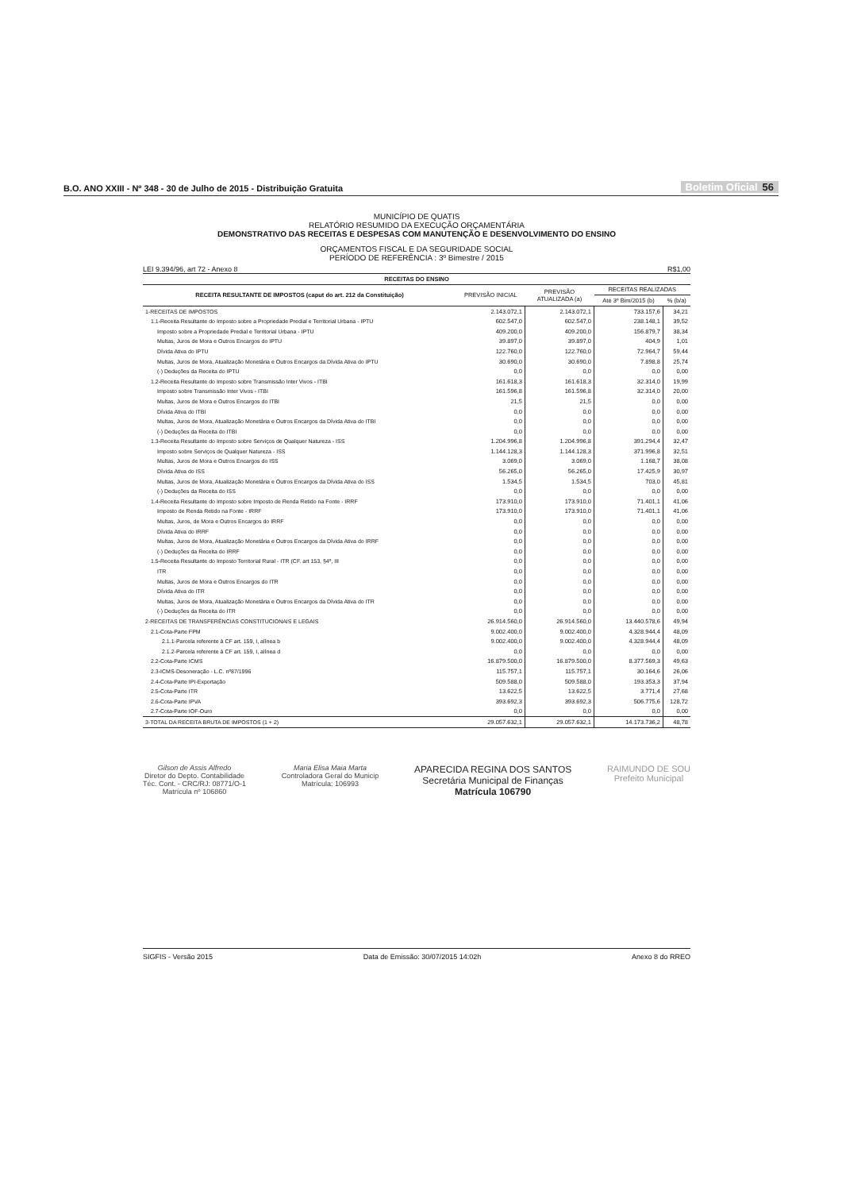B.O. ANO XXIII - Nº 348 - 30 de Julho de 2015 - Distribuição Gratuita Boletim Oficial 56
MUNICÍPIO DE QUATIS
RELATÓRIO RESUMIDO DA EXECUÇÃO ORÇAMENTÁRIA
DEMONSTRATIVO DAS RECEITAS E DESPESAS COM MANUTENÇÃO E DESENVOLVIMENTO DO ENSINO
ORÇAMENTOS FISCAL E DA SEGURIDADE SOCIAL
PERÍODO DE REFERÊNCIA : 3º Bimestre / 2015
LEI 9.394/96, art 72 - Anexo 8 R$1,00
| RECEITAS DO ENSINO | | | | |
| --- | --- | --- | --- | --- |
| RECEITA RESULTANTE DE IMPOSTOS (caput do art. 212 da Constituição) | PREVISÃO INICIAL | PREVISÃO ATUALIZADA (a) | RECEITAS REALIZADAS | |
| | | | Até 3º Bim/2015 (b) | % (b/a) |
| 1-RECEITAS DE IMPOSTOS | 2.143.072,1 | 2.143.072,1 | 733.157,6 | 34,21 |
| 1.1-Receita Resultante do Imposto sobre a Propriedade Predial e Territorial Urbana - IPTU | 602.547,0 | 602.547,0 | 238.148,1 | 39,52 |
| Imposto sobre a Propriedade Predial e Territorial Urbana - IPTU | 409.200,0 | 409.200,0 | 156.879,7 | 38,34 |
| Multas, Juros de Mora e Outros Encargos do IPTU | 39.897,0 | 39.897,0 | 404,9 | 1,01 |
| Dívida Ativa do IPTU | 122.760,0 | 122.760,0 | 72.964,7 | 59,44 |
| Multas, Juros de Mora, Atualização Monetária e Outros Encargos da Dívida Ativa do IPTU | 30.690,0 | 30.690,0 | 7.898,8 | 25,74 |
| (-) Deduções da Receita do IPTU | 0,0 | 0,0 | 0,0 | 0,00 |
| 1.2-Receita Resultante do Imposto sobre Transmissão Inter Vivos - ITBI | 161.618,3 | 161.618,3 | 32.314,0 | 19,99 |
| Imposto sobre Transmissão Inter Vivos - ITBI | 161.596,8 | 161.596,8 | 32.314,0 | 20,00 |
| Multas, Juros de Mora e Outros Encargos do ITBI | 21,5 | 21,5 | 0,0 | 0,00 |
| Dívida Ativa do ITBI | 0,0 | 0,0 | 0,0 | 0,00 |
| Multas, Juros de Mora, Atualização Monetária e Outros Encargos da Dívida Ativa do ITBI | 0,0 | 0,0 | 0,0 | 0,00 |
| (-) Deduções da Receita do ITBI | 0,0 | 0,0 | 0,0 | 0,00 |
| 1.3-Receita Resultante do Imposto sobre Serviços de Qualquer Natureza - ISS | 1.204.996,8 | 1.204.996,8 | 391.294,4 | 32,47 |
| Imposto sobre Serviços de Qualquer Natureza - ISS | 1.144.128,3 | 1.144.128,3 | 371.996,8 | 32,51 |
| Multas, Juros de Mora e Outros Encargos do ISS | 3.069,0 | 3.069,0 | 1.168,7 | 38,08 |
| Dívida Ativa do ISS | 56.265,0 | 56.265,0 | 17.425,9 | 30,97 |
| Multas, Juros de Mora, Atualização Monetária e Outros Encargos da Dívida Ativa do ISS | 1.534,5 | 1.534,5 | 703,0 | 45,81 |
| (-) Deduções da Receita do ISS | 0,0 | 0,0 | 0,0 | 0,00 |
| 1.4-Receita Resultante do Imposto sobre Imposto de Renda Retido na Fonte - IRRF | 173.910,0 | 173.910,0 | 71.401,1 | 41,06 |
| Imposto de Renda Retido na Fonte - IRRF | 173.910,0 | 173.910,0 | 71.401,1 | 41,06 |
| Multas, Juros, de Mora e Outros Encargos do IRRF | 0,0 | 0,0 | 0,0 | 0,00 |
| Dívida Ativa do IRRF | 0,0 | 0,0 | 0,0 | 0,00 |
| Multas, Juros de Mora, Atualização Monetária e Outros Encargos da Dívida Ativa do IRRF | 0,0 | 0,0 | 0,0 | 0,00 |
| (-) Deduções da Receita do IRRF | 0,0 | 0,0 | 0,0 | 0,00 |
| 1.5-Receita Resultante do Imposto Territorial Rural - ITR (CF. art 153, §4º, III | 0,0 | 0,0 | 0,0 | 0,00 |
| ITR | 0,0 | 0,0 | 0,0 | 0,00 |
| Multas, Juros de Mora e Outros Encargos do ITR | 0,0 | 0,0 | 0,0 | 0,00 |
| Dívida Ativa do ITR | 0,0 | 0,0 | 0,0 | 0,00 |
| Multas, Juros de Mora, Atualização Monetária e Outros Encargos da Dívida Ativa do ITR | 0,0 | 0,0 | 0,0 | 0,00 |
| (-) Deduções da Receita do ITR | 0,0 | 0,0 | 0,0 | 0,00 |
| 2-RECEITAS DE TRANSFERÊNCIAS CONSTITUCIONAIS E LEGAIS | 26.914.560,0 | 26.914.560,0 | 13.440.578,6 | 49,94 |
| 2.1-Cota-Parte FPM | 9.002.400,0 | 9.002.400,0 | 4.328.944,4 | 48,09 |
| 2.1.1-Parcela referente à CF art. 159, I, alínea b | 9.002.400,0 | 9.002.400,0 | 4.328.944,4 | 48,09 |
| 2.1.2-Parcela referente à CF art. 159, I, alínea d | 0,0 | 0,0 | 0,0 | 0,00 |
| 2.2-Cota-Parte ICMS | 16.879.500,0 | 16.879.500,0 | 8.377.569,3 | 49,63 |
| 2.3-ICMS-Desoneração - L.C. nº87/1996 | 115.757,1 | 115.757,1 | 30.164,6 | 26,06 |
| 2.4-Cota-Parte IPI-Exportação | 509.588,0 | 509.588,0 | 193.353,3 | 37,94 |
| 2.5-Cota-Parte ITR | 13.622,5 | 13.622,5 | 3.771,4 | 27,68 |
| 2.6-Cota-Parte IPVA | 393.692,3 | 393.692,3 | 506.775,6 | 128,72 |
| 2.7-Cota-Parte IOF-Ouro | 0,0 | 0,0 | 0,0 | 0,00 |
| 3-TOTAL DA RECEITA BRUTA DE IMPOSTOS (1 + 2) | 29.057.632,1 | 29.057.632,1 | 14.173.736,2 | 48,78 |
Gilson de Assis Alfredo
Diretor do Depto. Contabilidade
Téc. Cont. - CRC/RJ: 08771/O-1
Matrícula nº 106860
Maria Elisa Maia Marta
Controladora Geral do Municip
Matrícula: 106993
APARECIDA REGINA DOS SANTOS
Secretária Municipal de Finanças
Matrícula 106790
RAIMUNDO DE SOU
Prefeito Municipal
SIGFIS - Versão 2015 Data de Emissão: 30/07/2015 14:02h Anexo 8 do RREO